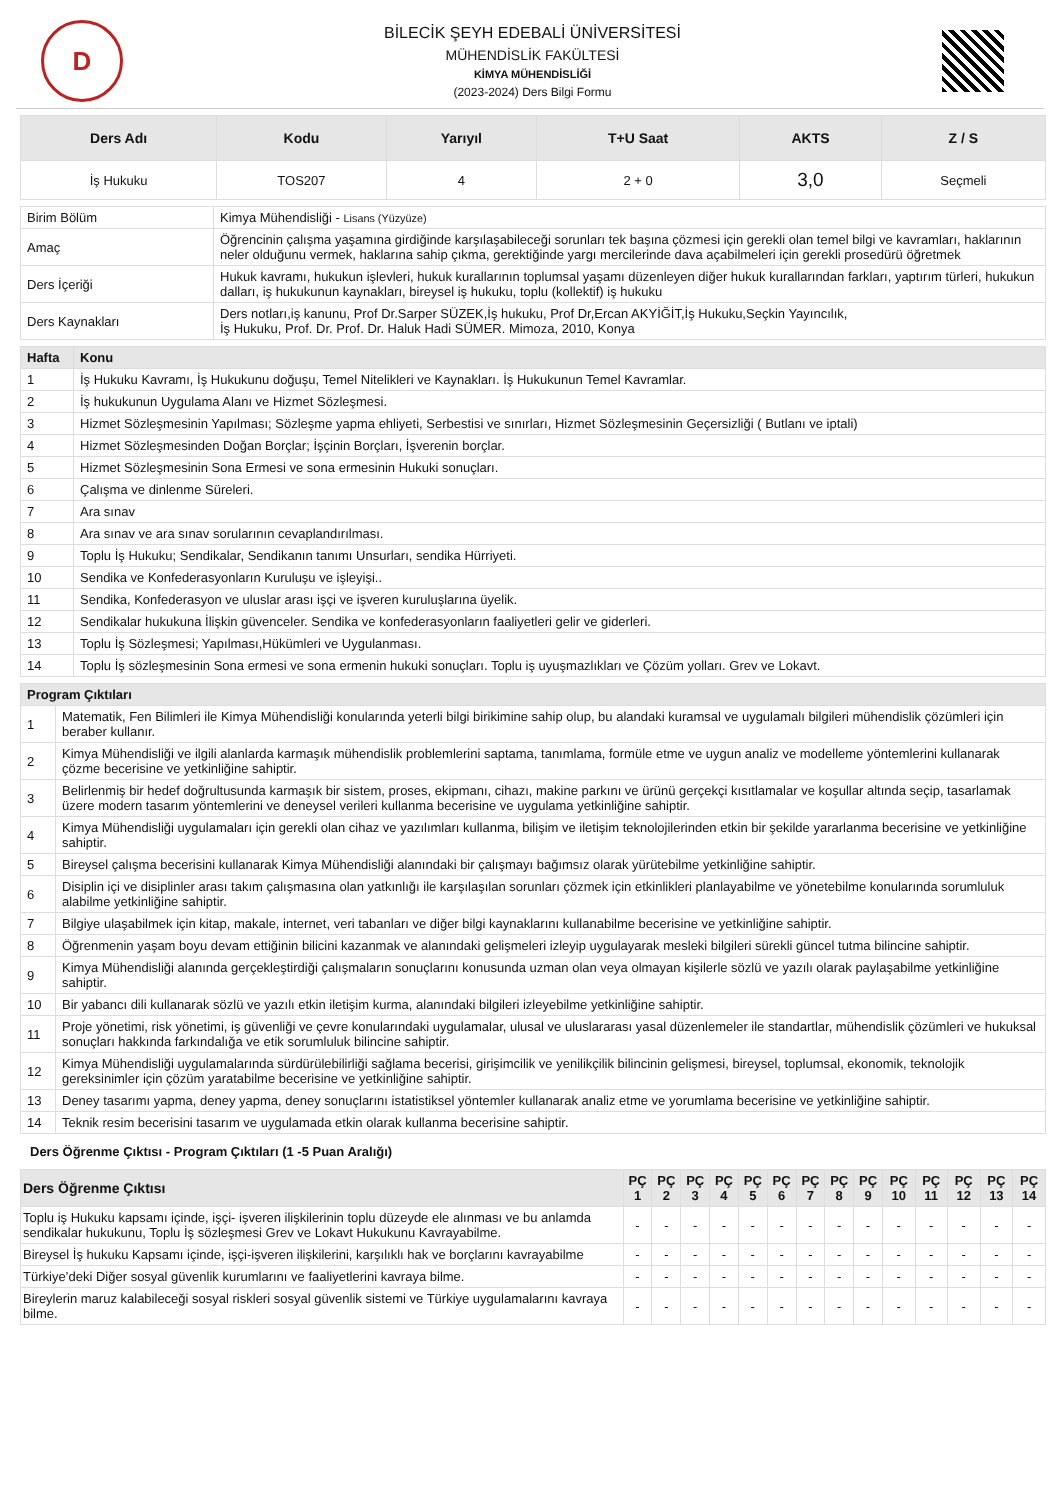D
BİLECİK ŞEYH EDEBALİ ÜNİVERSİTESİ
MÜHENDİSLİK FAKÜLTESİ
KİMYA MÜHENDİSLİĞİ
(2023-2024) Ders Bilgi Formu
| Ders Adı | Kodu | Yarıyıl | T+U Saat | AKTS | Z / S |
| --- | --- | --- | --- | --- | --- |
| İş Hukuku | TOS207 | 4 | 2 + 0 | 3,0 | Seçmeli |
| Birim Bölüm | Kimya Mühendisliği - Lisans (Yüzyüze) |
| Amaç | Öğrencinin çalışma yaşamına girdiğinde karşılaşabileceği sorunları tek başına çözmesi için gerekli olan temel bilgi ve kavramları, haklarının neler olduğunu vermek, haklarına sahip çıkma, gerektiğinde yargı mercilerinde dava açabilmeleri için gerekli prosedürü öğretmek |
| Ders İçeriği | Hukuk kavramı, hukukun işlevleri, hukuk kurallarının toplumsal yaşamı düzenleyen diğer hukuk kurallarından farkları, yaptırım türleri, hukukun dalları, iş hukukunun kaynakları, bireysel iş hukuku, toplu (kollektif) iş hukuku |
| Ders Kaynakları | Ders notları,iş kanunu, Prof Dr.Sarper SÜZEK,İş hukuku, Prof Dr,Ercan AKYİĞİT,İş Hukuku,Seçkin Yayıncılık, İş Hukuku, Prof. Dr. Prof. Dr. Haluk Hadi SÜMER. Mimoza, 2010, Konya |
| Hafta | Konu |
| --- | --- |
| 1 | İş Hukuku Kavramı, İş Hukukunu doğuşu, Temel Nitelikleri ve Kaynakları. İş Hukukunun Temel Kavramlar. |
| 2 | İş hukukunun Uygulama Alanı ve Hizmet Sözleşmesi. |
| 3 | Hizmet Sözleşmesinin Yapılması; Sözleşme yapma ehliyeti, Serbestisi ve sınırları, Hizmet Sözleşmesinin Geçersizliği ( Butlanı ve iptali) |
| 4 | Hizmet Sözleşmesinden Doğan Borçlar; İşçinin Borçları, İşverenin borçlar. |
| 5 | Hizmet Sözleşmesinin Sona Ermesi ve sona ermesinin Hukuki sonuçları. |
| 6 | Çalışma ve dinlenme Süreleri. |
| 7 | Ara sınav |
| 8 | Ara sınav ve ara sınav sorularının cevaplandırılması. |
| 9 | Toplu İş Hukuku; Sendikalar, Sendikanın tanımı Unsurları, sendika Hürriyeti. |
| 10 | Sendika ve Konfederasyonların Kuruluşu ve işleyişi.. |
| 11 | Sendika, Konfederasyon ve uluslar arası işçi ve işveren kuruluşlarına üyelik. |
| 12 | Sendikalar hukukuna İlişkin güvenceler. Sendika ve konfederasyonların faaliyetleri gelir ve giderleri. |
| 13 | Toplu İş Sözleşmesi; Yapılması,Hükümleri ve Uygulanması. |
| 14 | Toplu İş sözleşmesinin Sona ermesi ve sona ermenin hukuki sonuçları. Toplu iş uyuşmazlıkları ve Çözüm yolları. Grev ve Lokavt. |
| Program Çıktıları | |
| --- | --- |
| 1 | Matematik, Fen Bilimleri ile Kimya Mühendisliği konularında yeterli bilgi birikimine sahip olup, bu alandaki kuramsal ve uygulamalı bilgileri mühendislik çözümleri için beraber kullanır. |
| 2 | Kimya Mühendisliği ve ilgili alanlarda karmaşık mühendislik problemlerini saptama, tanımlama, formüle etme ve uygun analiz ve modelleme yöntemlerini kullanarak çözme becerisine ve yetkinliğine sahiptir. |
| 3 | Belirlenmiş bir hedef doğrultusunda karmaşık bir sistem, proses, ekipmanı, cihazı, makine parkını ve ürünü gerçekçi kısıtlamalar ve koşullar altında seçip, tasarlamak üzere modern tasarım yöntemlerini ve deneysel verileri kullanma becerisine ve uygulama yetkinliğine sahiptir. |
| 4 | Kimya Mühendisliği uygulamaları için gerekli olan cihaz ve yazılımları kullanma, bilişim ve iletişim teknolojilerinden etkin bir şekilde yararlanma becerisine ve yetkinliğine sahiptir. |
| 5 | Bireysel çalışma becerisini kullanarak Kimya Mühendisliği alanındaki bir çalışmayı bağımsız olarak yürütebilme yetkinliğine sahiptir. |
| 6 | Disiplin içi ve disiplinler arası takım çalışmasına olan yatkınlığı ile karşılaşılan sorunları çözmek için etkinlikleri planlayabilme ve yönetebilme konularında sorumluluk alabilme yetkinliğine sahiptir. |
| 7 | Bilgiye ulaşabilmek için kitap, makale, internet, veri tabanları ve diğer bilgi kaynaklarını kullanabilme becerisine ve yetkinliğine sahiptir. |
| 8 | Öğrenmenin yaşam boyu devam ettiğinin bilicini kazanmak ve alanındaki gelişmeleri izleyip uygulayarak mesleki bilgileri sürekli güncel tutma bilincine sahiptir. |
| 9 | Kimya Mühendisliği alanında gerçekleştirdiği çalışmaların sonuçlarını konusunda uzman olan veya olmayan kişilerle sözlü ve yazılı olarak paylaşabilme yetkinliğine sahiptir. |
| 10 | Bir yabancı dili kullanarak sözlü ve yazılı etkin iletişim kurma, alanındaki bilgileri izleyebilme yetkinliğine sahiptir. |
| 11 | Proje yönetimi, risk yönetimi, iş güvenliği ve çevre konularındaki uygulamalar, ulusal ve uluslararası yasal düzenlemeler ile standartlar, mühendislik çözümleri ve hukuksal sonuçları hakkında farkındalığa ve etik sorumluluk bilincine sahiptir. |
| 12 | Kimya Mühendisliği uygulamalarında sürdürülebilirliği sağlama becerisi, girişimcilik ve yenilikçilik bilincinin gelişmesi, bireysel, toplumsal, ekonomik, teknolojik gereksinimler için çözüm yaratabilme becerisine ve yetkinliğine sahiptir. |
| 13 | Deney tasarımı yapma, deney yapma, deney sonuçlarını istatistiksel yöntemler kullanarak analiz etme ve yorumlama becerisine ve yetkinliğine sahiptir. |
| 14 | Teknik resim becerisini tasarım ve uygulamada etkin olarak kullanma becerisine sahiptir. |
Ders Öğrenme Çıktısı - Program Çıktıları (1 -5 Puan Aralığı)
| Ders Öğrenme Çıktısı | PÇ 1 | PÇ 2 | PÇ 3 | PÇ 4 | PÇ 5 | PÇ 6 | PÇ 7 | PÇ 8 | PÇ 9 | PÇ 10 | PÇ 11 | PÇ 12 | PÇ 13 | PÇ 14 |
| --- | --- | --- | --- | --- | --- | --- | --- | --- | --- | --- | --- | --- | --- | --- |
| Toplu iş Hukuku kapsamı içinde, işçi- işveren ilişkilerinin toplu düzeyde ele alınması ve bu anlamda sendikalar hukukunu, Toplu İş sözleşmesi Grev ve Lokavt Hukukunu Kavrayabilme. | - | - | - | - | - | - | - | - | - | - | - | - | - | - |
| Bireysel İş hukuku Kapsamı içinde, işçi-işveren ilişkilerini, karşılıklı hak ve borçlarını kavrayabilme | - | - | - | - | - | - | - | - | - | - | - | - | - | - |
| Türkiye’deki Diğer sosyal güvenlik kurumlarını ve faaliyetlerini kavraya bilme. | - | - | - | - | - | - | - | - | - | - | - | - | - | - |
| Bireylerin maruz kalabileceği sosyal riskleri sosyal güvenlik sistemi ve Türkiye uygulamalarını kavraya bilme. | - | - | - | - | - | - | - | - | - | - | - | - | - | - |